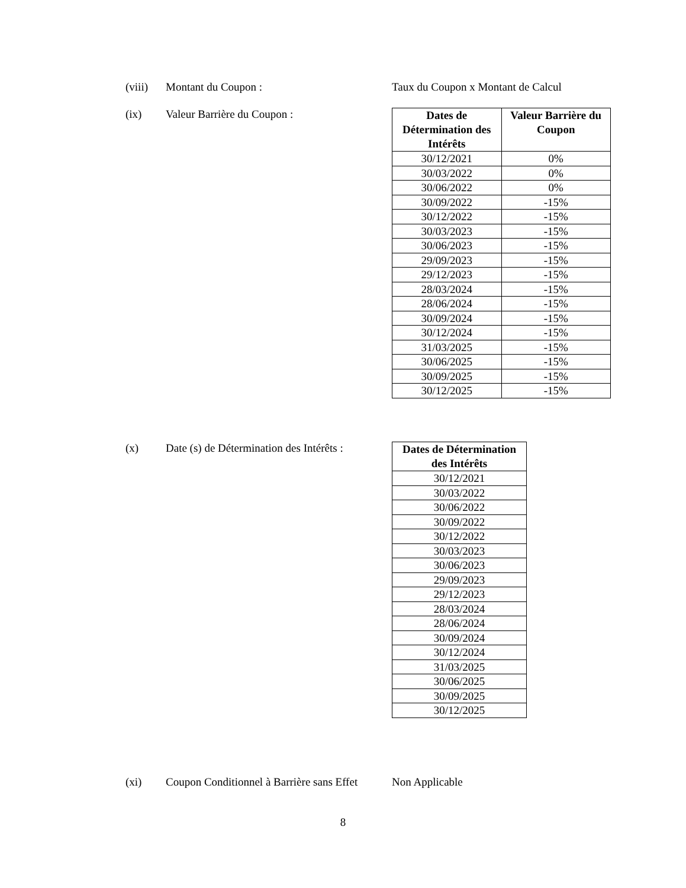(viii)
Montant du Coupon : Taux du Coupon x Montant de Calcul
(ix) Valeur Barrière du Coupon :
| Dates de Détermination des Intérêts | Valeur Barrière du Coupon |
| --- | --- |
| 30/12/2021 | 0% |
| 30/03/2022 | 0% |
| 30/06/2022 | 0% |
| 30/09/2022 | -15% |
| 30/12/2022 | -15% |
| 30/03/2023 | -15% |
| 30/06/2023 | -15% |
| 29/09/2023 | -15% |
| 29/12/2023 | -15% |
| 28/03/2024 | -15% |
| 28/06/2024 | -15% |
| 30/09/2024 | -15% |
| 30/12/2024 | -15% |
| 31/03/2025 | -15% |
| 30/06/2025 | -15% |
| 30/09/2025 | -15% |
| 30/12/2025 | -15% |
(x) Date (s) de Détermination des Intérêts :
| Dates de Détermination des Intérêts |
| --- |
| 30/12/2021 |
| 30/03/2022 |
| 30/06/2022 |
| 30/09/2022 |
| 30/12/2022 |
| 30/03/2023 |
| 30/06/2023 |
| 29/09/2023 |
| 29/12/2023 |
| 28/03/2024 |
| 28/06/2024 |
| 30/09/2024 |
| 30/12/2024 |
| 31/03/2025 |
| 30/06/2025 |
| 30/09/2025 |
| 30/12/2025 |
(xi) Coupon Conditionnel à Barrière sans Effet
Non Applicable
8